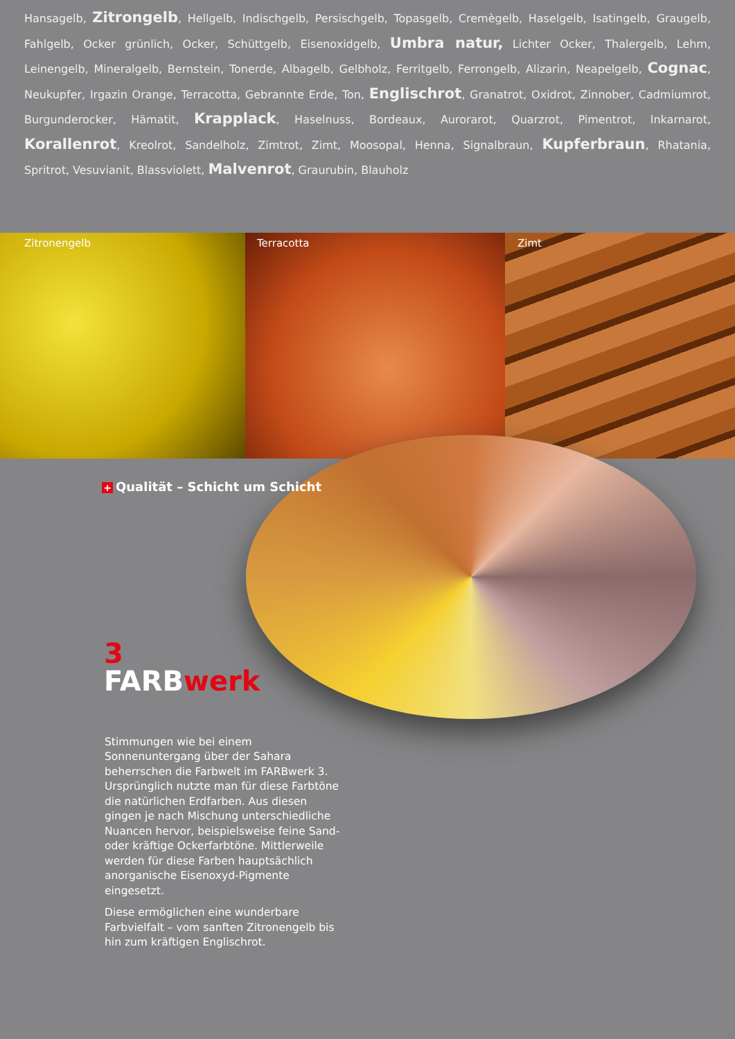Hansagelb, Zitrongelb, Hellgelb, Indischgelb, Persischgelb, Topasgelb, Cremègelb, Haselgelb, Isatingelb, Graugelb, Fahlgelb, Ocker grünlich, Ocker, Schüttgelb, Eisenoxidgelb, Umbra natur, Lichter Ocker, Thalergelb, Lehm, Leinengelb, Mineralgelb, Bernstein, Tonerde, Albagelb, Gelbholz, Ferritgelb, Ferrongelb, Alizarin, Neapelgelb, Cognac, Neukupfer, Irgazin Orange, Terracotta, Gebrannte Erde, Ton, Englischrot, Granatrot, Oxidrot, Zinn­ober, Cadmiumrot, Burgunderocker, Hämatit, Krapplack, Haselnuss, Bordeaux, Aurorarot, Quarzrot, Pimentrot, Inkarnarot, Korallenrot, Kreolrot, Sandelholz, Zimtrot, Zimt, Moosopal, Henna, Signalbraun, Kupferbraun, Rhatania, Spritrot, Vesuvianit, Blassviolett, Malvenrot, Graurubin, Blauholz
Zitronengelb Terracotta Zimt
+ Qualität – Schicht um Schicht
3
FARBwerk
Stimmungen wie bei einem Sonnenuntergang über der Sahara beherrschen die Farbwelt im FARBwerk 3. Ursprünglich nutzte man für diese Farbtöne die natürlichen Erdfarben. Aus diesen gingen je nach Mischung unterschiedliche Nu­ancen hervor, beispielsweise feine Sand- oder kräftige Ockerfarbtöne. Mittlerweile werden für diese Farben hauptsächlich anorganische Eisenoxyd-Pigmente eingesetzt.
Diese ermöglichen eine wunderbare Farbviel­falt – vom sanften Zitronengelb bis hin zum kräftigen Englischrot.